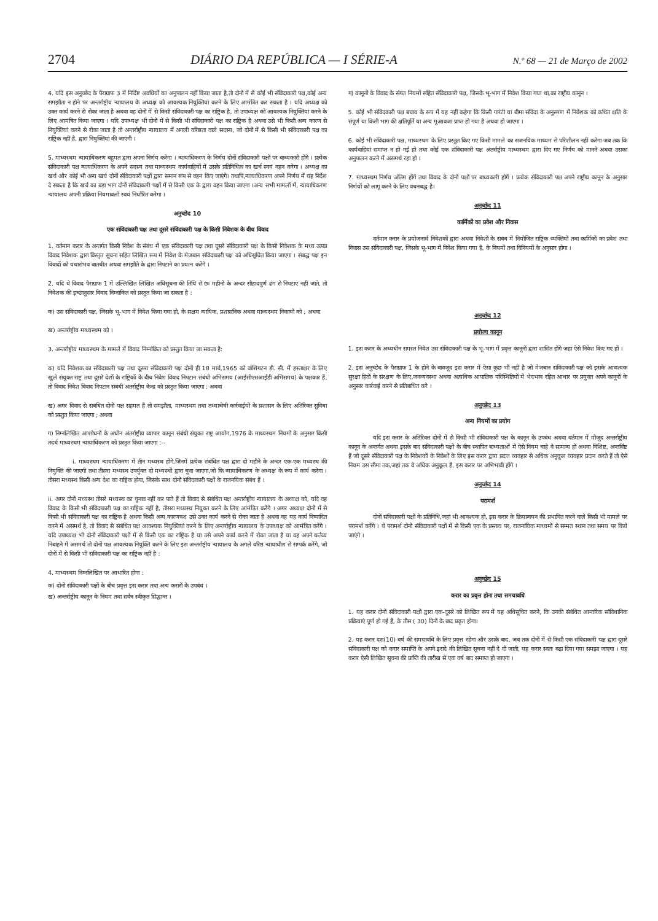2704 DIÁRIO DA REPÚBLICA — I SÉRIE-A N.º 68 — 21 de Março de 2002
4. यदि इस अनुच्छेद के पैराग्राफ 3 में निर्दिष्ट अवधियों का अनुपालन नहीं किया जाता है,तो दोनों में से कोई भी संविदाकारी पक्ष,कोई अन्य समझौता न होने पर अन्तर्राष्ट्रीय न्यायालय के अध्यक्ष को आवश्यक नियुक्तियां करने के लिए आमंत्रित कर सकता है । यदि अध्यक्ष को उक्त कार्य करने से रोका जाता है अथवा वह दोनों में से किसी संविदाकारी पक्ष का राष्ट्रिक है, तो उपाध्यक्ष को आवश्यक नियुक्तियां करने के लिए आमंत्रित किया जाएगा । यदि उपाध्यक्ष भी दोनों में से किसी भी संविदाकारी पक्ष का राष्ट्रिक है अथवा उसे भी किसी अन्य कारण से नियुक्तियां करने से रोका जाता है तो अन्तर्राष्ट्रीय न्यायालय में अगली वरिष्ठता वाले सदस्य, जो दोनों में से किसी भी संविदाकारी पक्ष का राष्ट्रिक नहीं है, द्वारा नियुक्तियां की जाएंगी ।
5. माध्यस्थम न्यायाधिकरण बहुमत द्वारा अपना निर्णय करेगा । न्यायाधिकरण के निर्णय दोनों संविदाकारी पक्षों पर बाध्यकारी होंगे । प्रत्येक संविदाकारी पक्ष न्यायाधिकरण के अपने सदस्य तथा माध्यस्थम कार्यवाहियों में उसके प्रतिनिधित्व का खर्च स्वयं वहन करेगा । अध्यक्ष का खर्च और कोई भी अन्य खर्च दोनों संविदाकारी पक्षों द्वारा समान रूप से वहन किए जाएंगे। तथापि,न्यायाधिकरण अपने निर्णय में यह निर्देश दे सकता है कि खर्च का बड़ा भाग दोनों संविदाकारी पक्षों में से किसी एक के द्वारा वहन किया जाएगा ।अन्य सभी मामलों में, न्यायाधिकरण न्यायालय अपनी प्रक्रिया नियमावली स्वयं निर्धारित करेगा ।
अनुच्छेद 10
एक संविदाकारी पक्ष तथा दूसरे संविदाकारी पक्ष के किसी निवेशक के बीच विवाद
1. वर्तमान करार के अन्तर्गत किसी निवेश के संबंध में एक संविदाकारी पक्ष तथा दूसरे संविदाकारी पक्ष के किसी निवेशक के मध्य उत्पन्न विवाद निवेशक द्वारा विस्तृत सूचना सहित लिखित रूप में निवेश के मेजबान संविदाकारी पक्ष को अधिसूचित किया जाएगा । संबद्ध पक्ष इन विवादों को यथासंभव बातचीत अथवा समझौते के द्वारा निपटाने का प्रयत्न करेंगे ।
2. यदि ये विवाद पैराग्राफ 1 में उल्लिखित लिखित अधिसूचना की तिथि से छः महीनों के अन्दर सौहादपूर्ण ढंग से निपटाए नहीं जाते, तो निवेशक की इच्छानुसार विवाद निम्नांकित को प्रस्तुत किया जा सकता है :
क) उस संविदाकारी पक्ष, जिसके भू-भाग में निवेश किया गया हो, के सक्षम न्यायिक, प्रशासनिक अथवा माध्यस्थम निकायों को ; अथवा
ख) अन्तर्राष्ट्रीय माध्यस्थम को ।
3. अन्तर्राष्ट्रीय माध्यस्थम के मामले में विवाद निम्नांकित को प्रस्तुत किया जा सकता है:
क) यदि निवेशक का संविदाकारी पक्ष तथा दूसरा संविदाकारी पक्ष दोनों ही 18 मार्च,1965 को वांशिगटन डी. सी. में हस्ताक्षर के लिए खुले संयुक्त राष्ट्र तथा दूसरे देशों के राष्ट्रिकों के बीच निवेश विवाद निपटान संबंधी अभिसमय (आईसीएसआईडी अभिसमय) के पक्षकार हैं, तो विवाद निवेश विवाद निपटान संबंधी अंतर्राष्ट्रीय केन्द्र को प्रस्तुत किया जाएगा ; अथवा
ख) अगर विवाद से संबंधित दोनों पक्ष सहमत हैं तो समझौता, माध्यस्थम तथा तथ्यान्वेषी कार्रवाईयों के प्रशासन के लिए अतिरिक्त सुविधा को प्रस्तुत किया जाएगा ; अथवा
ग) निम्नलिखित आशोधनों के अधीन अंतर्राष्ट्रीय व्यापार कानून संबंधी संयुक्त राष्ट्र आयोग,1976 के माध्यस्थम नियमों के अनुसार किसी तदर्थ माध्यस्थम न्यायाधिकरण को प्रस्तुत किया जाएगा :--
i. माध्यस्थम न्यायाधिकरण में तीन मध्यस्थ होंगे,जिनमें प्रत्येक संबंधित पक्ष द्वारा दो महीने के अन्दर एक-एक मध्यस्थ की नियुक्ति की जाएगी तथा तीसरा मध्यस्थ उपर्युक्त दो मध्यस्थों द्वारा चुना जाएगा,जो कि न्यायाधिकरण के अध्यक्ष के रूप में कार्य करेगा । तीसरा मध्यस्थ किसी अन्य देश का राष्ट्रिक होगा, जिसके साथ दोनों संविदाकारी पक्षों के राजनयिक संबंध हैं ।
ii. अगर दोनों मध्यस्थ तीसरे मध्यस्थ का चुनाव नहीं कर पाते हैं तो विवाद से संबंधित पक्ष अन्तर्राष्ट्रीय न्यायालय के अध्यक्ष को, यदि वह विवाद के किसी भी संविदाकारी पक्ष का राष्ट्रिक नहीं है, तीसरा मध्यस्थ नियुक्त करने के लिए आमंत्रित करेंगे । अगर अध्यक्ष दोनों में से किसी भी संविदाकारी पक्ष का राष्ट्रिक है अथवा किसी अन्य कारणवश उसे उक्त कार्य करने से रोका जाता है अथवा वह यह कार्य निष्पादित करने में असमर्थ है, तो विवाद से संबंधित पक्ष आवश्यक नियुक्तियां करने के लिए अन्तर्राष्ट्रीय न्यायालय के उपाध्यक्ष को आमंत्रित करेंगे । यदि उपाध्यक्ष भी दोनों संविदाकारी पक्षों में से किसी एक का राष्ट्रिक है या उसे अपने कार्य करने में रोका जाता है या वह अपने कर्तव्य निबाहने में असमर्थ तो दोनों पक्ष आवश्यक नियुक्ति करने के लिए इस अन्तर्राष्ट्रीय न्यायालय के अगले वरिष्ठ न्यायाधीश से सम्पर्क करेंगे, जो दोनों में से किसी भी संविदाकारी पक्ष का राष्ट्रिक नहीं है :
4. माध्यस्थम निम्नलिखित पर आधारित होगा :
क) दोनों संविदाकारी पक्षों के बीच प्रवृत्त इस करार तथा अन्य करारों के उपबंध ।
ख) अन्तर्राष्ट्रीय कानून के नियम तथा सर्वत्र स्वीकृत सिद्धान्त ।
ग) कानूनों के विवाद के संगत नियमों सहित संविदाकारी पक्ष, जिसके भू-भाग में निवेश किया गया था,का राष्ट्रीय कानून ।
5. कोई भी संविदकारी पक्ष बचाव के रूप में यह नहीं कहेगा कि किसी गारंटी या बीमा संविदा के अनुसरण में निवेशक को कथित क्षति के संपूर्ण या किसी भाग की क्षतिपूर्ति या अन्य मुआवजा प्राप्त हो गया है अथवा हो जाएगा ।
6. कोई भी संविदाकारी पक्ष, माध्यस्थम के लिए प्रस्तुत किए गए किसी मामले का राजनयिक माध्यम से परिशीलन नहीं करेगा जब तक कि कार्यवाहियां समाप्त न हो गई हो तथा कोई एक संविदाकारी पक्ष अंतर्राष्ट्रीय माध्यस्थम द्वारा दिए गए निर्णय को मानने अथवा उसका अनुपालन करने में असमर्थ रहा हो ।
7. माध्यस्थम निर्णय अंतिम होंगें तथा विवाद के दोनों पक्षों पर बाध्यकारी होगें । प्रत्येक संविदाकारी पक्ष अपने राष्ट्रीय कानून के अनुसार निर्णयों को लागू करने के लिए वचनबद्ध है।
अनुच्छेद 11
कार्मिकों का प्रवेश और निवास
वर्तमान करार के प्रयोजनार्थ निवेशकों द्वारा अथवा निवेशों के संबंध में नियोजित राष्ट्रिक व्यक्तियों तथा कार्मिकों का प्रवेश तथा निवास उस संविदाकारी पक्ष, जिसके भू-भाग में निवेश किया गया है, के नियमों तथा विनियमों के अनुसार होगा ।
अनुच्छेद 12
प्रयोज्य कानून
1. इस करार के अध्यधीन समस्त निवेश उस संविदाकारी पक्ष के भू-भाग में प्रवृत्त कानूनों द्वारा शासित होंगे जहां ऐसे निवेश किए गए हों ।
2. इस अनुच्छेद के पैराग्राफ 1 के होने के बावजूद इस करार में ऐसा कुछ भी नहीं है जो मेजबान संविदाकारी पक्ष को इसके आवश्यक सुरक्षा हितों के संरक्षण के लिए,जनव्यवस्था अथवा अत्यधिक आपातिक परिस्थितियों में भेदभाव रहित आधार पर प्रयुक्त अपने कानूनों के अनुसार कार्रवाई करने से प्रतिबाधित करे ।
अनुच्छेद 13
अन्य नियमों का प्रयोग
यदि इस करार के अतिरिक्त दोनों में से किसी भी संविदाकारी पक्ष के कानून के उपबंध अथवा वर्तमान में मौजूद अन्तर्राष्ट्रीय कानून के अन्तर्गत अथवा इसके बाद संविदाकारी पक्षों के बीच स्थापित बाध्यताओं में ऐसे नियम चाहे वे सामान्य हों अथवा विशिष्ट, अन्तर्विष्ट हैं जो दूसरे संविदाकारी पक्ष के निवेशकों के निवेशों के लिए इस करार द्वारा प्रदत्त व्यवहार से अधिक अनुकूल व्यवहार प्रदान करते हैं तो ऐसे नियम उस सीमा तक,जहां तक वे अधिक अनुकूल हैं, इस करार पर अभिभावी होंगे ।
अनुच्छेद 14
परामर्श
दोनों संविदाकारी पक्षों के प्रतिनिधि,जहां भी आवश्यक हो, इस करार के क्रियान्वयन की प्रभावित करने वाले किसी भी मामले पर परामर्श करेंगे । ये परामर्श दोनों संविदाकारी पक्षों में से किसी एक के प्रस्ताव पर, राजनायिक माध्यमों से सम्मत स्थान तथा समय पर किये जाएंगे ।
अनुच्छेद 15
करार का प्रवृत्त होना तथा समयावधि
1. यह करार दोनों संविदाकारी पक्षों द्वारा एक-दूसरे को लिखित रूप में यह अधिसूचित करने, कि उनकी संबंधित आन्तरिक सांविधानिक प्रक्रियाएं पूर्ण हो गई हैं, के तीस ( 30) दिनों के बाद प्रवृत्त होगा।
2. यह करार दस(10) वर्ष की समयावधि के लिए प्रवृत्त रहेगा और उसके बाद, जब तक दोनों में से किसी एक संविदाकारी पक्ष द्वारा दूसरे संविदाकारी पक्ष को करार समाप्ति के अपने इरादे की लिखित सूचना नहीं दे दी जाती, यह करार स्वतः बढ़ा दिया गया समझा जाएगा । यह करार ऐसी लिखित सूचना की प्राप्ति की तारीख से एक वर्ष बाद समाप्त हो जाएगा ।